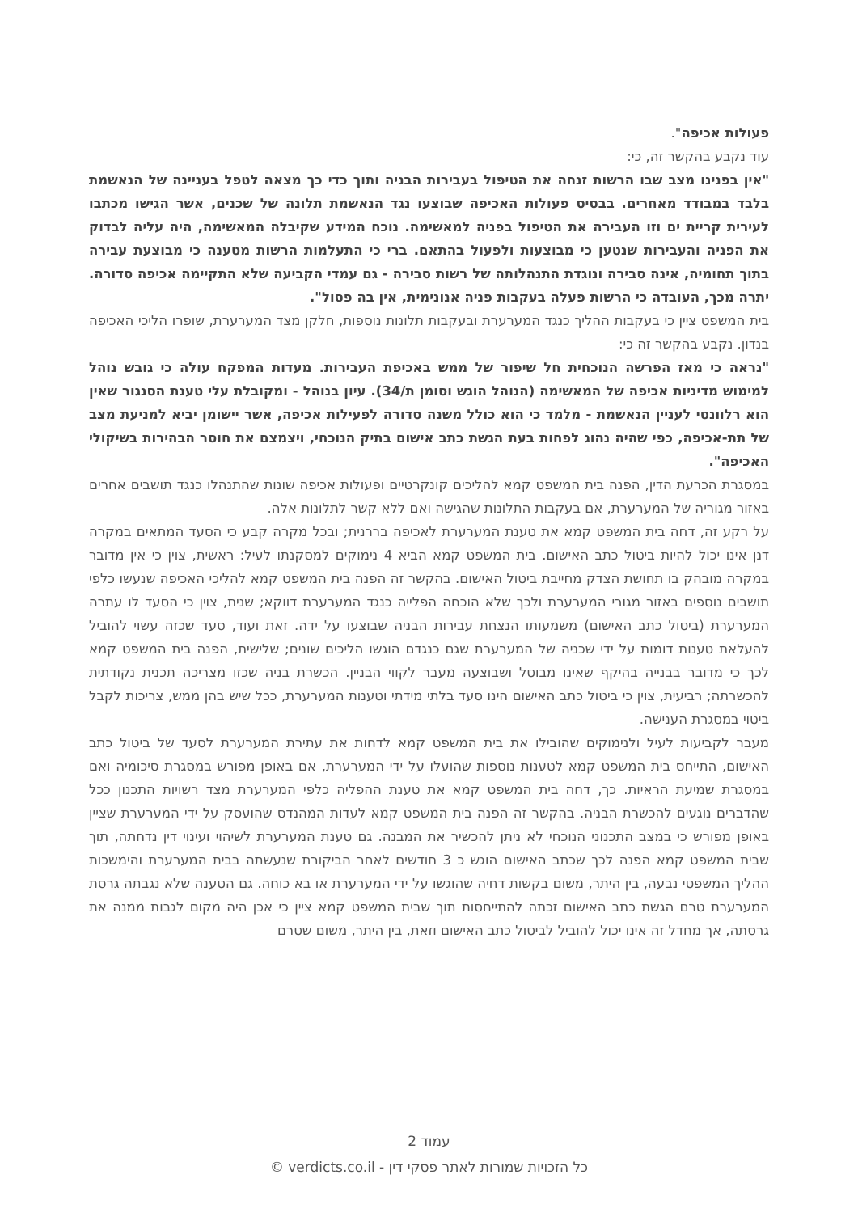פעולות אכיפה".
עוד נקבע בהקשר זה, כי:
"אין בפנינו מצב שבו הרשות זנחה את הטיפול בעבירות הבניה ותוך כדי כך מצאה לטפל בעניינה של הנאשמת בלבד במבודד מאחרים. בבסיס פעולות האכיפה שבוצעו נגד הנאשמת תלונה של שכנים, אשר הגישו מכתבו לעירית קריית ים וזו העבירה את הטיפול בפניה למאשימה. נוכח המידע שקיבלה המאשימה, היה עליה לבדוק את הפניה והעבירות שנטען כי מבוצעות ולפעול בהתאם. ברי כי התעלמות הרשות מטענה כי מבוצעת עבירה בתוך תחומיה, אינה סבירה ונוגדת התנהלותה של רשות סבירה - גם עמדי הקביעה שלא התקיימה אכיפה סדורה. יתרה מכך, העובדה כי הרשות פעלה בעקבות פניה אנונימית, אין בה פסול".
בית המשפט ציין כי בעקבות ההליך כנגד המערערת ובעקבות תלונות נוספות, חלקן מצד המערערת, שופרו הליכי האכיפה בנדון. נקבע בהקשר זה כי:
"נראה כי מאז הפרשה הנוכחית חל שיפור של ממש באכיפת העבירות. מעדות המפקח עולה כי גובש נוהל למימוש מדיניות אכיפה של המאשימה (הנוהל הוגש וסומן ת/34). עיון בנוהל - ומקובלת עלי טענת הסנגור שאין הוא רלוונטי לעניין הנאשמת - מלמד כי הוא כולל משנה סדורה לפעילות אכיפה, אשר יישומן יביא למניעת מצב של תת-אכיפה, כפי שהיה נהוג לפחות בעת הגשת כתב אישום בתיק הנוכחי, ויצמצם את חוסר הבהירות בשיקולי האכיפה".
במסגרת הכרעת הדין, הפנה בית המשפט קמא להליכים קונקרטיים ופעולות אכיפה שונות שהתנהלו כנגד תושבים אחרים באזור מגוריה של המערערת, אם בעקבות התלונות שהגישה ואם ללא קשר לתלונות אלה.
על רקע זה, דחה בית המשפט קמא את טענת המערערת לאכיפה בררנית; ובכל מקרה קבע כי הסעד המתאים במקרה דנן אינו יכול להיות ביטול כתב האישום. בית המשפט קמא הביא 4 נימוקים למסקנתו לעיל: ראשית, צוין כי אין מדובר במקרה מובהק בו תחושת הצדק מחייבת ביטול האישום. בהקשר זה הפנה בית המשפט קמא להליכי האכיפה שנעשו כלפי תושבים נוספים באזור מגורי המערערת ולכך שלא הוכחה הפלייה כנגד המערערת דווקא; שנית, צוין כי הסעד לו עתרה המערערת (ביטול כתב האישום) משמעותו הנצחת עבירות הבניה שבוצעו על ידה. זאת ועוד, סעד שכזה עשוי להוביל להעלאת טענות דומות על ידי שכניה של המערערת שגם כנגדם הוגשו הליכים שונים; שלישית, הפנה בית המשפט קמא לכך כי מדובר בבנייה בהיקף שאינו מבוטל ושבוצעה מעבר לקווי הבניין. הכשרת בניה שכזו מצריכה תכנית נקודתית להכשרתה; רביעית, צוין כי ביטול כתב האישום הינו סעד בלתי מידתי וטענות המערערת, ככל שיש בהן ממש, צריכות לקבל ביטוי במסגרת הענישה.
מעבר לקביעות לעיל ולנימוקים שהובילו את בית המשפט קמא לדחות את עתירת המערערת לסעד של ביטול כתב האישום, התייחס בית המשפט קמא לטענות נוספות שהועלו על ידי המערערת, אם באופן מפורש במסגרת סיכומיה ואם במסגרת שמיעת הראיות. כך, דחה בית המשפט קמא את טענת ההפליה כלפי המערערת מצד רשויות התכנון ככל שהדברים נוגעים להכשרת הבניה. בהקשר זה הפנה בית המשפט קמא לעדות המהנדס שהועסק על ידי המערערת שציין באופן מפורש כי במצב התכנוני הנוכחי לא ניתן להכשיר את המבנה. גם טענת המערערת לשיהוי ועינוי דין נדחתה, תוך שבית המשפט קמא הפנה לכך שכתב האישום הוגש כ 3 חודשים לאחר הביקורת שנעשתה בבית המערערת והימשכות ההליך המשפטי נבעה, בין היתר, משום בקשות דחיה שהוגשו על ידי המערערת או בא כוחה. גם הטענה שלא נגבתה גרסת המערערת טרם הגשת כתב האישום זכתה להתייחסות תוך שבית המשפט קמא ציין כי אכן היה מקום לגבות ממנה את גרסתה, אך מחדל זה אינו יכול להוביל לביטול כתב האישום וזאת, בין היתר, משום שטרם
עמוד 2
כל הזכויות שמורות לאתר פסקי דין - verdicts.co.il ©